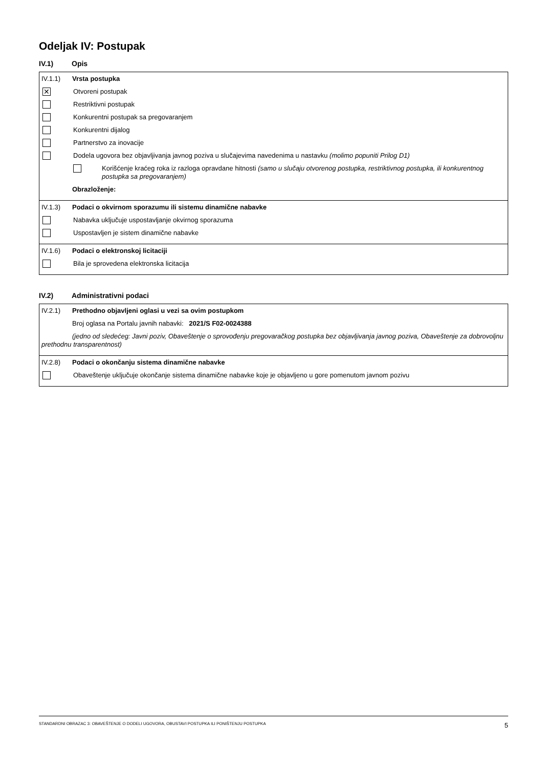Odeljak IV: Postupak
IV.1) Opis
IV.1.1) Vrsta postupka
✕ Otvoreni postupak
Restriktivni postupak
Konkurentni postupak sa pregovaranjem
Konkurentni dijalog
Partnerstvo za inovacije
Dodela ugovora bez objavljivanja javnog poziva u slučajevima navedenima u nastavku (molimo popuniti Prilog D1)
Korišćenje kraćeg roka iz razloga opravdane hitnosti (samo u slučaju otvorenog postupka, restriktivnog postupka, ili konkurentnog postupka sa pregovaranjem)
Obrazloženje:
IV.1.3) Podaci o okvirnom sporazumu ili sistemu dinamične nabavke
Nabavka uključuje uspostavljanje okvirnog sporazuma
Uspostavljen je sistem dinamične nabavke
IV.1.6) Podaci o elektronskoj licitaciji
Bila je sprovedena elektronska licitacija
IV.2) Administrativni podaci
IV.2.1) Prethodno objavljeni oglasi u vezi sa ovim postupkom
Broj oglasa na Portalu javnih nabavki: 2021/S F02-0024388
(jedno od sledećeg: Javni poziv, Obaveštenje o sprovođenju pregovaračkog postupka bez objavljivanja javnog poziva, Obaveštenje za dobrovoljnu prethodnu transparentnost)
IV.2.8) Podaci o okončanju sistema dinamične nabavke
Obaveštenje uključuje okončanje sistema dinamične nabavke koje je objavljeno u gore pomenutom javnom pozivu
STANDARDNI OBRAZAC 3: OBAVEŠTENJE O DODELI UGOVORA, OBUSTAVI POSTUPKA ILI PONIŠTENJU POSTUPKA 5